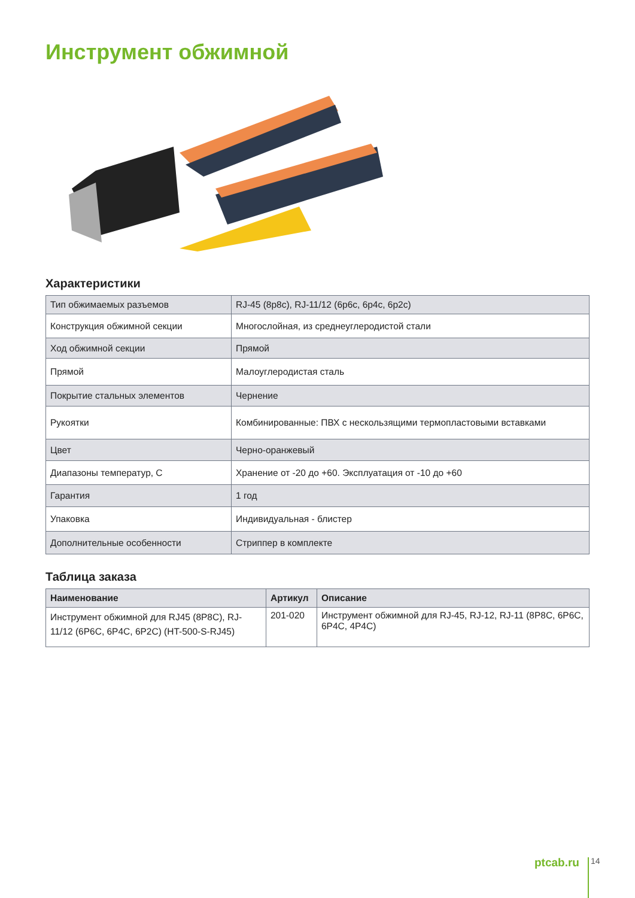Инструмент обжимной
Характеристики
| Тип обжимаемых разъемов | RJ-45 (8p8c), RJ-11/12 (6p6c, 6p4c, 6p2c) |
| Конструкция обжимной секции | Многослойная, из среднеуглеродистой стали |
| Ход обжимной секции | Прямой |
| Прямой | Малоуглеродистая сталь |
| Покрытие стальных элементов | Чернение |
| Рукоятки | Комбинированные: ПВХ с нескользящими термопластовыми вставками |
| Цвет | Черно-оранжевый |
| Диапазоны температур, С | Хранение от -20 до +60. Эксплуатация от -10 до +60 |
| Гарантия | 1 год |
| Упаковка | Индивидуальная - блистер |
| Дополнительные особенности | Стриппер в комплекте |
Таблица заказа
| Наименование | Артикул | Описание |
| --- | --- | --- |
| Инструмент обжимной для RJ45 (8P8C), RJ-11/12 (6P6C, 6P4C, 6P2C) (HT-500-S-RJ45) | 201-020 | Инструмент обжимной для RJ-45, RJ-12, RJ-11 (8P8C, 6P6C, 6P4C, 4P4C) |
ptcab.ru 14